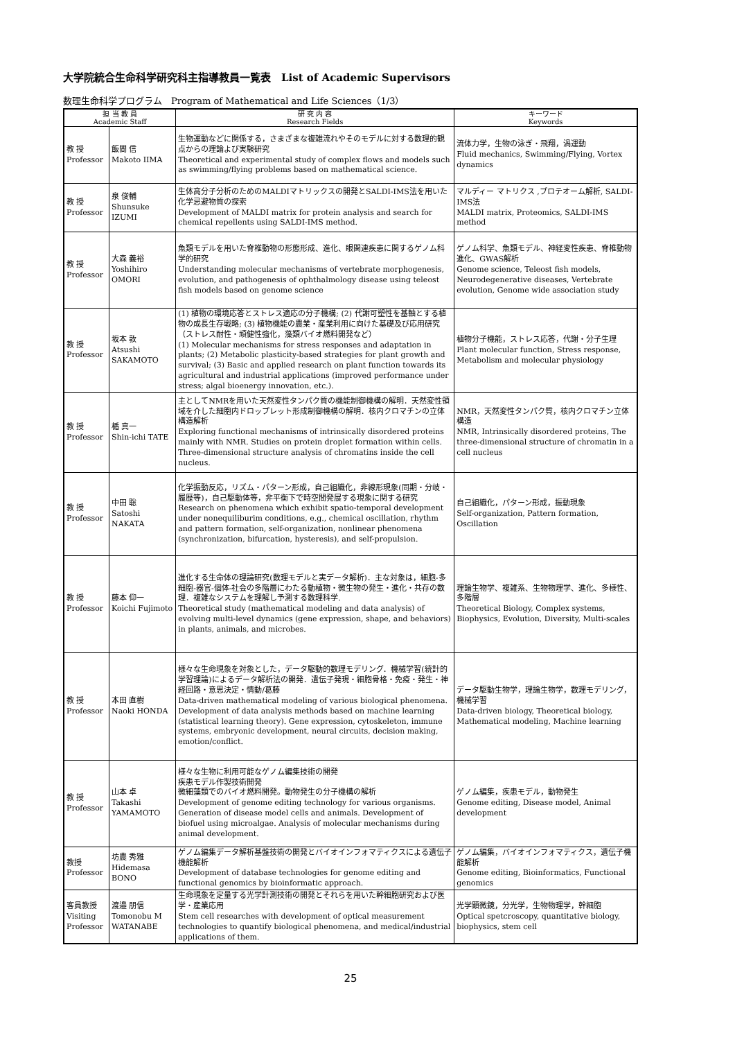大学院統合生命科学研究科主指導教員一覧表　List of Academic Supervisors
数理生命科学プログラム　Program of Mathematical and Life Sciences（1/3）
| 担 当 教 員 Academic Staff | | 研 究 内 容 Research Fields | キーワード Keywords |
| --- | --- | --- | --- |
| 教 授 Professor | 飯間 信 Makoto IIMA | 生物運動などに関係する，さまざまな複雑流れやそのモデルに対する数理的観点からの理論よび実験研究 Theoretical and experimental study of complex flows and models such as swimming/flying problems based on mathematical science. | 流体力学，生物の泳ぎ・飛翔，渦運動 Fluid mechanics, Swimming/Flying, Vortex dynamics |
| 教 授 Professor | 泉 俊輔 Shunsuke IZUMI | 生体高分子分析のためのMALDIマトリックスの開発とSALDI-IMS法を用いた化学忌避物質の探索 Development of MALDI matrix for protein analysis and search for chemical repellents using SALDI-IMS method. | マルディー マトリクス ,プロテオーム解析, SALDI-IMS法 MALDI matrix, Proteomics, SALDI-IMS method |
| 教 授 Professor | 大森 義裕 Yoshihiro OMORI | 魚類モデルを用いた脊椎動物の形態形成、進化、眼関連疾患に関するゲノム科学的研究 Understanding molecular mechanisms of vertebrate morphogenesis, evolution, and pathogenesis of ophthalmology disease using teleost fish models based on genome science | ゲノム科学、魚類モデル、神経変性疾患、脊椎動物進化、GWAS解析 Genome science, Teleost fish models, Neurodegenerative diseases, Vertebrate evolution, Genome wide association study |
| 教 授 Professor | 坂本 敦 Atsushi SAKAMOTO | (1) 植物の環境応答とストレス適応の分子機構; (2) 代謝可塑性を基軸とする植物の成長生存戦略; (3) 植物機能の農業・産業利用に向けた基礎及び応用研究（ストレス耐性・頑健性強化，藻類バイオ燃料開発など） (1) Molecular mechanisms for stress responses and adaptation in plants; (2) Metabolic plasticity-based strategies for plant growth and survival; (3) Basic and applied research on plant function towards its agricultural and industrial applications (improved performance under stress; algal bioenergy innovation, etc.). | 植物分子機能，ストレス応答，代謝・分子生理 Plant molecular function, Stress response, Metabolism and molecular physiology |
| 教 授 Professor | 楯 真一 Shin-ichi TATE | 主としてNMRを用いた天然変性タンパク質の機能制御機構の解明．天然変性領域を介した細胞内ドロップレット形成制御機構の解明．核内クロマチンの立体構造解析 Exploring functional mechanisms of intrinsically disordered proteins mainly with NMR. Studies on protein droplet formation within cells. Three-dimensional structure analysis of chromatins inside the cell nucleus. | NMR，天然変性タンパク質，核内クロマチン立体構造 NMR, Intrinsically disordered proteins, The three-dimensional structure of chromatin in a cell nucleus |
| 教 授 Professor | 中田 聡 Satoshi NAKATA | 化学振動反応，リズム・パターン形成，自己組織化，非線形現象(同期・分岐・履歴等)，自己駆動体等，非平衡下で時空間発展する現象に関する研究 Research on phenomena which exhibit spatio-temporal development under nonequiliburim conditions, e.g., chemical oscillation, rhythm and pattern formation, self-organization, nonlinear phenomena (synchronization, bifurcation, hysteresis), and self-propulsion. | 自己組織化，パターン形成，振動現象 Self-organization, Pattern formation, Oscillation |
| 教 授 Professor | 藤本 仰一 Koichi Fujimoto | 進化する生命体の理論研究(数理モデルと実データ解析)．主な対象は，細胞-多細胞-器官-個体-社会の多階層にわたる動植物・微生物の発生・進化・共存の数理．複雑なシステムを理解し予測する数理科学. Theoretical study (mathematical modeling and data analysis) of evolving multi-level dynamics (gene expression, shape, and behaviors) in plants, animals, and microbes. | 理論生物学、複雑系、生物物理学、進化、多様性、多階層 Theoretical Biology, Complex systems, Biophysics, Evolution, Diversity, Multi-scales |
| 教 授 Professor | 本田 直樹 Naoki HONDA | 様々な生命現象を対象とした，データ駆動的数理モデリング．機械学習(統計的学習理論)によるデータ解析法の開発．遺伝子発現・細胞骨格・免疫・発生・神経回路・意思決定・情動/葛藤 Data-driven mathematical modeling of various biological phenomena. Development of data analysis methods based on machine learning (statistical learning theory). Gene expression, cytoskeleton, immune systems, embryonic development, neural circuits, decision making, emotion/conflict. | データ駆動生物学，理論生物学，数理モデリング，機械学習 Data-driven biology, Theoretical biology, Mathematical modeling, Machine learning |
| 教 授 Professor | 山本 卓 Takashi YAMAMOTO | 様々な生物に利用可能なゲノム編集技術の開発 疾患モデル作製技術開発 微細藻類でのバイオ燃料開発。動物発生の分子機構の解析 Development of genome editing technology for various organisms. Generation of disease model cells and animals. Development of biofuel using microalgae. Analysis of molecular mechanisms during animal development. | ゲノム編集，疾患モデル，動物発生 Genome editing, Disease model, Animal development |
| 教授 Professor | 坊農 秀雅 Hidemasa BONO | ゲノム編集データ解析基盤技術の開発とバイオインフォマティクスによる遺伝子機能解析 Development of database technologies for genome editing and functional genomics by bioinformatic approach. | ゲノム編集，バイオインフォマティクス，遺伝子機能解析 Genome editing, Bioinformatics, Functional genomics |
| 客員教授 Visiting Professor | 渡邉 朋信 Tomonobu M WATANABE | 生命現象を定量する光学計測技術の開発とそれらを用いた幹細胞研究および医学・産業応用 Stem cell researches with development of optical measurement technologies to quantify biological phenomena, and medical/industrial applications of them. | 光学顕微鏡，分光学，生物物理学，幹細胞 Optical spetcroscopy, quantitative biology, biophysics, stem cell |
25